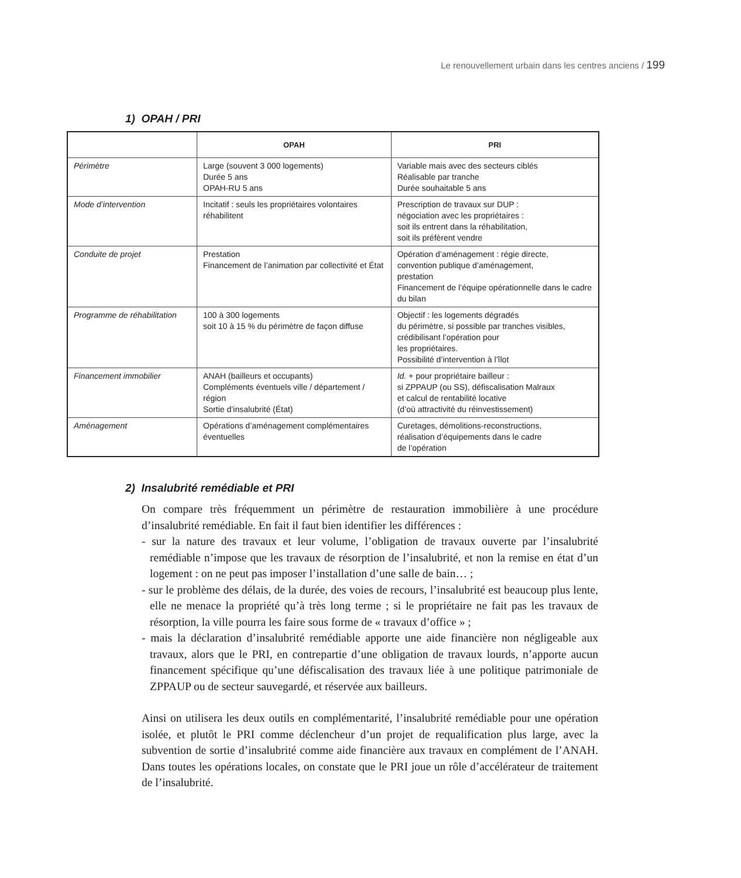Le renouvellement urbain dans les centres anciens / 199
1) OPAH / PRI
| | OPAH | PRI |
| --- | --- | --- |
| Périmètre | Large (souvent 3 000 logements) Durée 5 ans OPAH-RU 5 ans | Variable mais avec des secteurs ciblés Réalisable par tranche Durée souhaitable 5 ans |
| Mode d’intervention | Incitatif : seuls les propriétaires volontaires réhabilitent | Prescription de travaux sur DUP : négociation avec les propriétaires : soit ils entrent dans la réhabilitation, soit ils préfèrent vendre |
| Conduite de projet | Prestation Financement de l’animation par collectivité et État | Opération d’aménagement : régie directe, convention publique d’aménagement, prestation Financement de l’équipe opérationnelle dans le cadre du bilan |
| Programme de réhabilitation | 100 à 300 logements soit 10 à 15 % du périmètre de façon diffuse | Objectif : les logements dégradés du périmètre, si possible par tranches visibles, crédibilisant l’opération pour les propriétaires. Possibilité d’intervention à l’îlot |
| Financement immobilier | ANAH (bailleurs et occupants) Compléments éventuels ville / département / région Sortie d’insalubrité (État) | Id. + pour propriétaire bailleur : si ZPPAUP (ou SS), défiscalisation Malraux et calcul de rentabilité locative (d’où attractivité du réinvestissement) |
| Aménagement | Opérations d’aménagement complémentaires éventuelles | Curetages, démolitions-reconstructions, réalisation d’équipements dans le cadre de l’opération |
2) Insalubrité remédiable et PRI
On compare très fréquemment un périmètre de restauration immobilière à une procédure d’insalubrité remédiable. En fait il faut bien identifier les différences :
- sur la nature des travaux et leur volume, l’obligation de travaux ouverte par l’insalubrité remédiable n’impose que les travaux de résorption de l’insalubrité, et non la remise en état d’un logement : on ne peut pas imposer l’installation d’une salle de bain… ;
- sur le problème des délais, de la durée, des voies de recours, l’insalubrité est beaucoup plus lente, elle ne menace la propriété qu’à très long terme ; si le propriétaire ne fait pas les travaux de résorption, la ville pourra les faire sous forme de « travaux d’office » ;
- mais la déclaration d’insalubrité remédiable apporte une aide financière non négligeable aux travaux, alors que le PRI, en contrepartie d’une obligation de travaux lourds, n’apporte aucun financement spécifique qu’une défiscalisation des travaux liée à une politique patrimoniale de ZPPAUP ou de secteur sauvegardé, et réservée aux bailleurs.
Ainsi on utilisera les deux outils en complémentarité, l’insalubrité remédiable pour une opération isolée, et plutôt le PRI comme déclencheur d’un projet de requalification plus large, avec la subvention de sortie d’insalubrité comme aide financière aux travaux en complément de l’ANAH. Dans toutes les opérations locales, on constate que le PRI joue un rôle d’accélérateur de traitement de l’insalubrité.